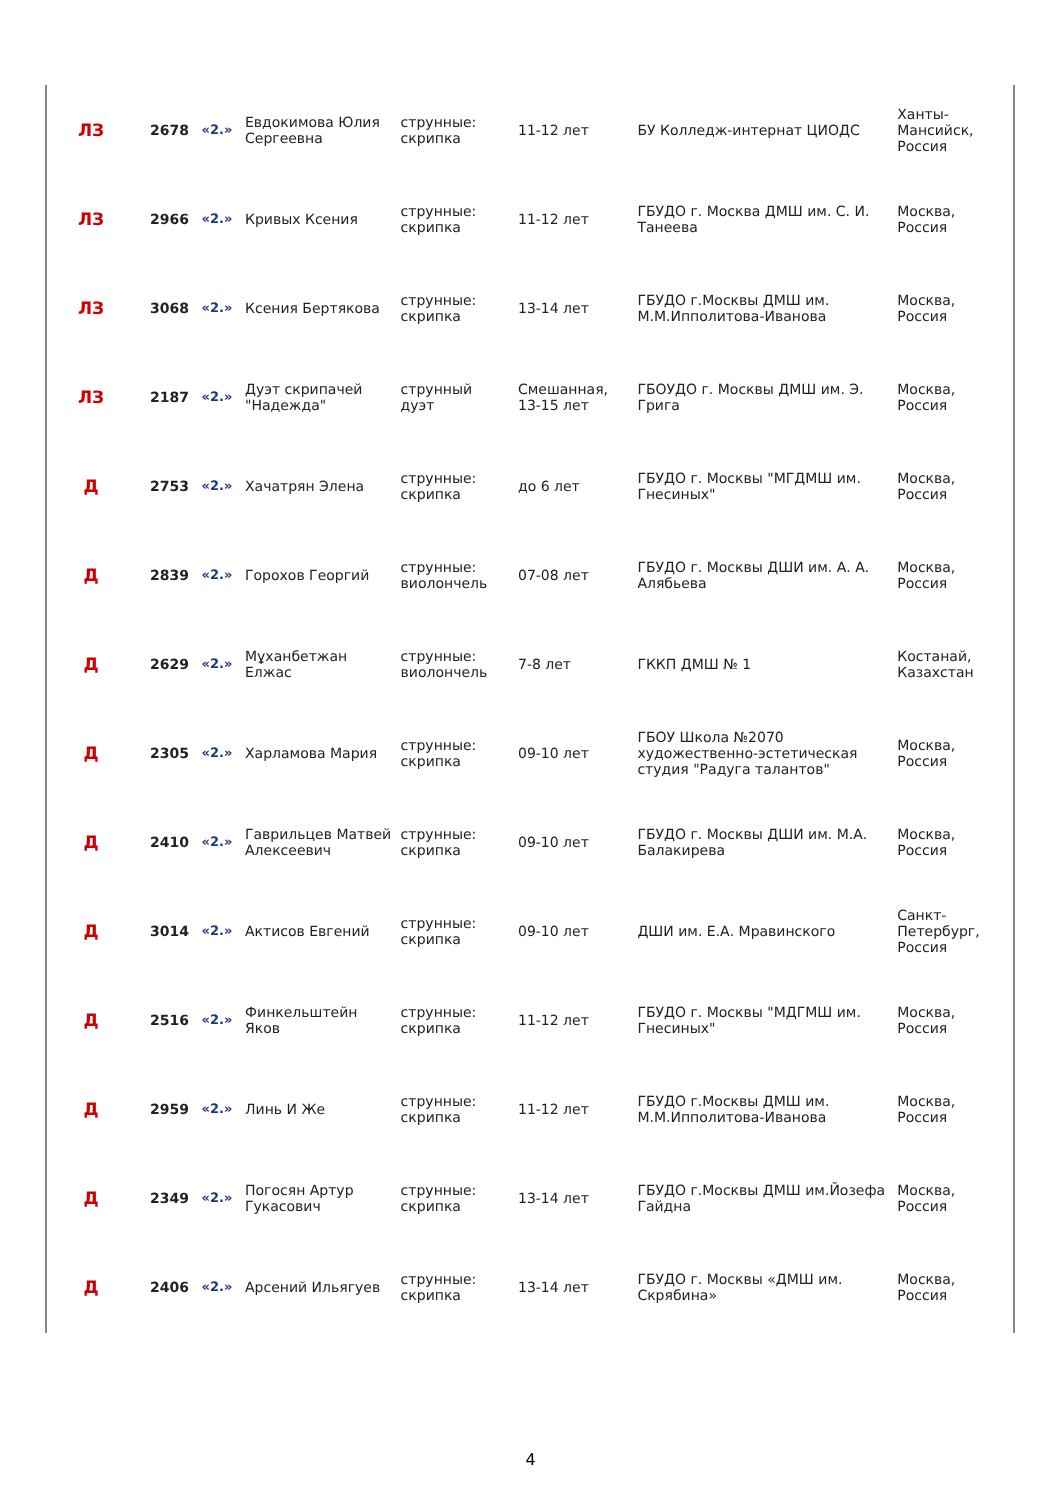| ЛЗ | 2678 | «2.» | Евдокимова Юлия Сергеевна | струнные: скрипка | 11-12 лет | БУ Колледж-интернат ЦИОДС | Ханты-Мансийск, Россия |
| ЛЗ | 2966 | «2.» | Кривых Ксения | струнные: скрипка | 11-12 лет | ГБУДО г. Москва ДМШ им. С. И. Танеева | Москва, Россия |
| ЛЗ | 3068 | «2.» | Ксения Бертякова | струнные: скрипка | 13-14 лет | ГБУДО г.Москвы ДМШ им. М.М.Ипполитова-Иванова | Москва, Россия |
| ЛЗ | 2187 | «2.» | Дуэт скрипачей "Надежда" | струнный дуэт | Смешанная, 13-15 лет | ГБОУДО г. Москвы ДМШ им. Э. Грига | Москва, Россия |
| Д | 2753 | «2.» | Хачатрян Элена | струнные: скрипка | до 6 лет | ГБУДО г. Москвы "МГДМШ им. Гнесиных" | Москва, Россия |
| Д | 2839 | «2.» | Горохов Георгий | струнные: виолончель | 07-08 лет | ГБУДО г. Москвы ДШИ им. А. А. Алябьева | Москва, Россия |
| Д | 2629 | «2.» | Мұханбетжан Елжас | струнные: виолончель | 7-8 лет | ГККП ДМШ № 1 | Костанай, Казахстан |
| Д | 2305 | «2.» | Харламова Мария | струнные: скрипка | 09-10 лет | ГБОУ Школа №2070 художественно-эстетическая студия "Радуга талантов" | Москва, Россия |
| Д | 2410 | «2.» | Гаврильцев Матвей Алексеевич | струнные: скрипка | 09-10 лет | ГБУДО г. Москвы ДШИ им. М.А. Балакирева | Москва, Россия |
| Д | 3014 | «2.» | Актисов Евгений | струнные: скрипка | 09-10 лет | ДШИ им. Е.А. Мравинского | Санкт-Петербург, Россия |
| Д | 2516 | «2.» | Финкельштейн Яков | струнные: скрипка | 11-12 лет | ГБУДО г. Москвы "МДГМШ им. Гнесиных" | Москва, Россия |
| Д | 2959 | «2.» | Линь И Же | струнные: скрипка | 11-12 лет | ГБУДО г.Москвы ДМШ им. М.М.Ипполитова-Иванова | Москва, Россия |
| Д | 2349 | «2.» | Погосян Артур Гукасович | струнные: скрипка | 13-14 лет | ГБУДО г.Москвы ДМШ им.Йозефа Гайдна | Москва, Россия |
| Д | 2406 | «2.» | Арсений Ильягуев | струнные: скрипка | 13-14 лет | ГБУДО г. Москвы «ДМШ им. Скрябина» | Москва, Россия |
4